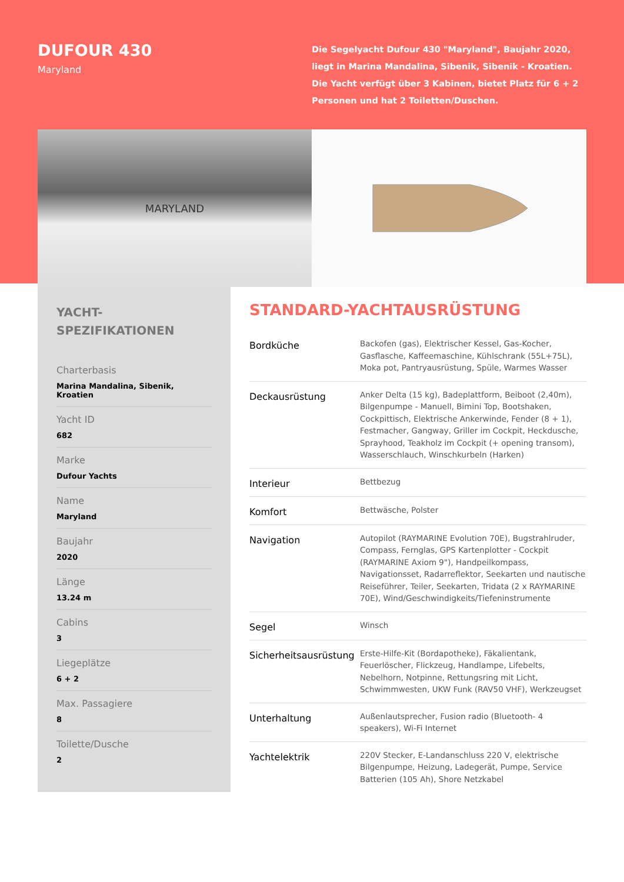DUFOUR 430
Maryland
Die Segelyacht Dufour 430 "Maryland", Baujahr 2020, liegt in Marina Mandalina, Sibenik, Sibenik - Kroatien. Die Yacht verfügt über 3 Kabinen, bietet Platz für 6 + 2 Personen und hat 2 Toiletten/Duschen.
MARYLAND
YACHT-
SPEZIFIKATIONEN
Charterbasis
Marina Mandalina, Sibenik, Kroatien
Yacht ID
682
Marke
Dufour Yachts
Name
Maryland
Baujahr
2020
Länge
13.24 m
Cabins
3
Liegeplätze
6 + 2
Max. Passagiere
8
Toilette/Dusche
2
STANDARD-YACHTAUSRÜSTUNG
| Bordküche | Backofen (gas), Elektrischer Kessel, Gas-Kocher, Gasflasche, Kaffeemaschine, Kühlschrank (55L+75L), Moka pot, Pantryausrüstung, Spüle, Warmes Wasser |
| Deckausrüstung | Anker Delta (15 kg), Badeplattform, Beiboot (2,40m), Bilgenpumpe - Manuell, Bimini Top, Bootshaken, Cockpittisch, Elektrische Ankerwinde, Fender (8 + 1), Festmacher, Gangway, Griller im Cockpit, Heckdusche, Sprayhood, Teakholz im Cockpit (+ opening transom), Wasserschlauch, Winschkurbeln (Harken) |
| Interieur | Bettbezug |
| Komfort | Bettwäsche, Polster |
| Navigation | Autopilot (RAYMARINE Evolution 70E), Bugstrahlruder, Compass, Fernglas, GPS Kartenplotter - Cockpit (RAYMARINE Axiom 9"), Handpeilkompass, Navigationsset, Radarreflektor, Seekarten und nautische Reiseführer, Teiler, Seekarten, Tridata (2 x RAYMARINE 70E), Wind/Geschwindigkeits/Tiefeninstrumente |
| Segel | Winsch |
| Sicherheitsausrüstung | Erste-Hilfe-Kit (Bordapotheke), Fäkalientank, Feuerlöscher, Flickzeug, Handlampe, Lifebelts, Nebelhorn, Notpinne, Rettungsring mit Licht, Schwimmwesten, UKW Funk (RAV50 VHF), Werkzeugset |
| Unterhaltung | Außenlautsprecher, Fusion radio (Bluetooth- 4 speakers), Wi-Fi Internet |
| Yachtelektrik | 220V Stecker, E-Landanschluss 220 V, elektrische Bilgenpumpe, Heizung, Ladegerät, Pumpe, Service Batterien (105 Ah), Shore Netzkabel |